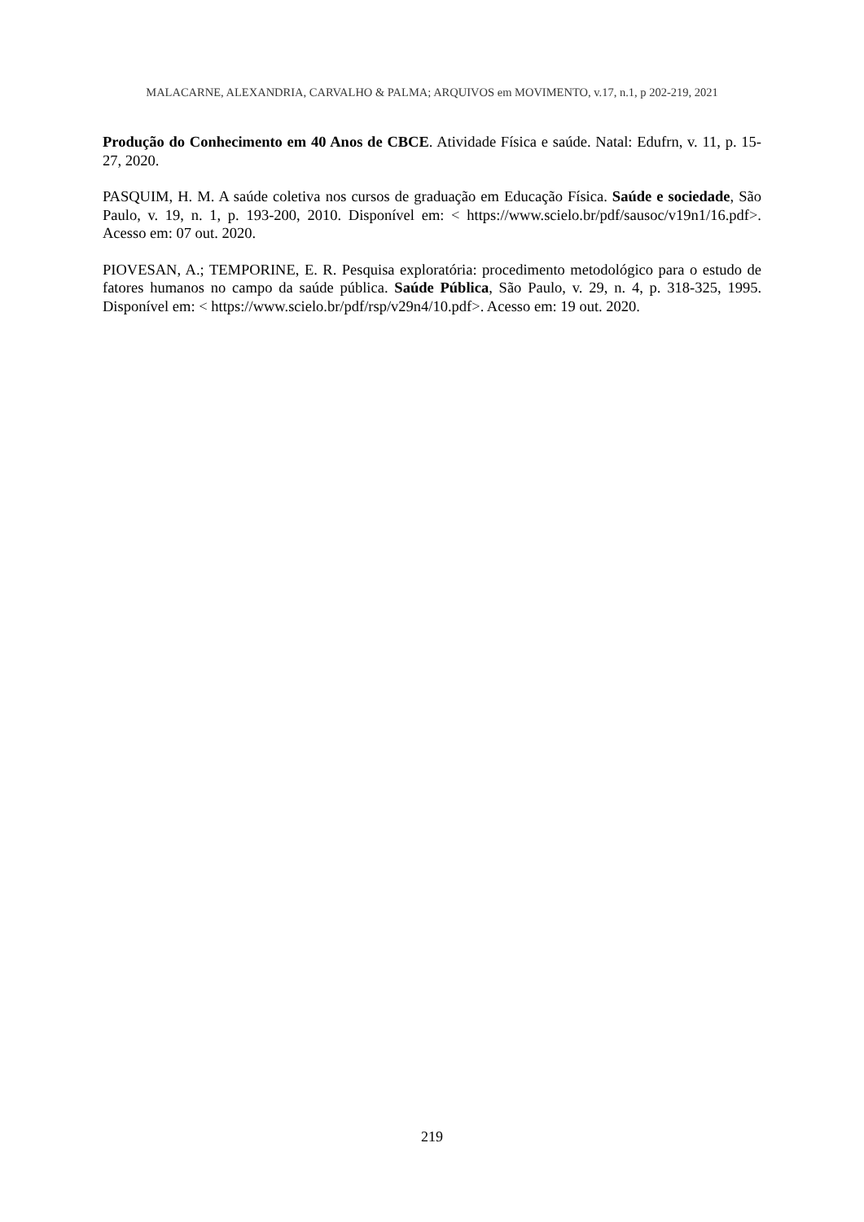MALACARNE, ALEXANDRIA, CARVALHO & PALMA; ARQUIVOS em MOVIMENTO, v.17, n.1, p 202-219, 2021
Produção do Conhecimento em 40 Anos de CBCE. Atividade Física e saúde. Natal: Edufrn, v. 11, p. 15-27, 2020.
PASQUIM, H. M. A saúde coletiva nos cursos de graduação em Educação Física. Saúde e sociedade, São Paulo, v. 19, n. 1, p. 193-200, 2010. Disponível em: < https://www.scielo.br/pdf/sausoc/v19n1/16.pdf>. Acesso em: 07 out. 2020.
PIOVESAN, A.; TEMPORINE, E. R. Pesquisa exploratória: procedimento metodológico para o estudo de fatores humanos no campo da saúde pública. Saúde Pública, São Paulo, v. 29, n. 4, p. 318-325, 1995. Disponível em: < https://www.scielo.br/pdf/rsp/v29n4/10.pdf>. Acesso em: 19 out. 2020.
219